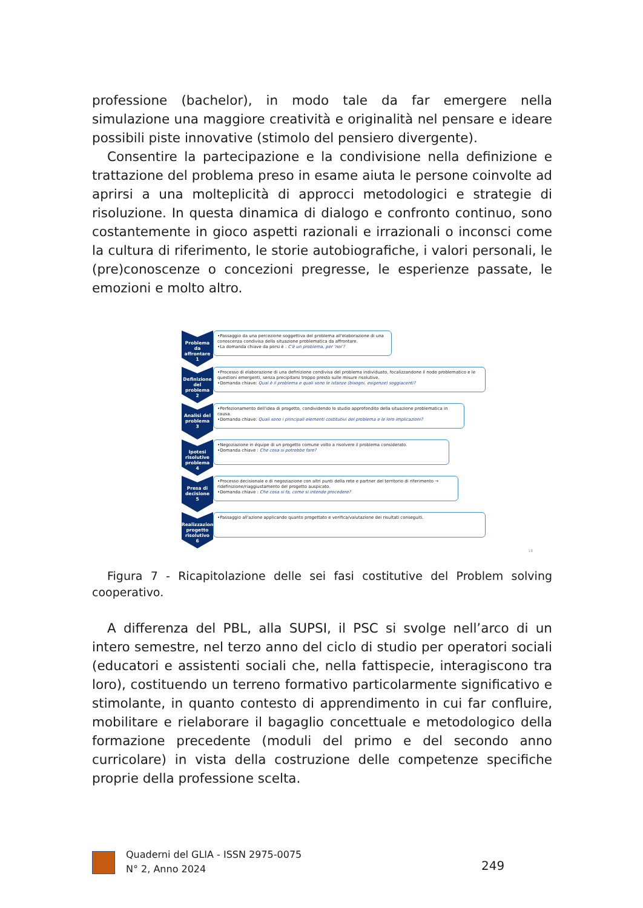professione (bachelor), in modo tale da far emergere nella simulazione una maggiore creatività e originalità nel pensare e ideare possibili piste innovative (stimolo del pensiero divergente).
Consentire la partecipazione e la condivisione nella definizione e trattazione del problema preso in esame aiuta le persone coinvolte ad aprirsi a una molteplicità di approcci metodologici e strategie di risoluzione. In questa dinamica di dialogo e confronto continuo, sono costantemente in gioco aspetti razionali e irrazionali o inconsci come la cultura di riferimento, le storie autobiografiche, i valori personali, le (pre)conoscenze o concezioni pregresse, le esperienze passate, le emozioni e molto altro.
Problema da affrontare
1
•Passaggio da una percezione soggettiva del problema all'elaborazione di una conoscenza condivisa della situazione problematica da affrontare.
•La domanda chiave da porsi è : C'è un problema, per 'noi'?
Definizione del problema
2
•Processo di elaborazione di una definizione condivisa del problema individuato, focalizzandone il nodo problematico e le questioni emergenti, senza precipitarsi troppo presto sulle misure risolutive.
•Domanda chiave: Qual è il problema e quali sono le istanze (bisogni, esigenze) soggiacenti?
Analisi del problema
3
•Perfezionamento dell'idea di progetto, condividendo lo studio approfondito della situazione problematica in causa.
•Domanda chiave: Quali sono i principali elementi costitutivi del problema e le loro implicazioni?
Ipotesi risolutive problema
4
•Negoziazione in équipe di un progetto comune volto a risolvere il problema considerato.
•Domanda chiave : Che cosa si potrebbe fare?
Presa di decisione
5
•Processo decisionale e di negoziazione con altri punti della rete e partner del territorio di riferimento → ridefinizione/riaggiustamento del progetto auspicato.
•Domanda chiave : Che cosa si fa, come si intende procedere?
Realizzazione progetto risolutivo
6
•Passaggio all'azione applicando quanto progettato e verifica/valutazione dei risultati conseguiti.
18
Figura 7 - Ricapitolazione delle sei fasi costitutive del Problem solving cooperativo.
A differenza del PBL, alla SUPSI, il PSC si svolge nell’arco di un intero semestre, nel terzo anno del ciclo di studio per operatori sociali (educatori e assistenti sociali che, nella fattispecie, interagiscono tra loro), costituendo un terreno formativo particolarmente significativo e stimolante, in quanto contesto di apprendimento in cui far confluire, mobilitare e rielaborare il bagaglio concettuale e metodologico della formazione precedente (moduli del primo e del secondo anno curricolare) in vista della costruzione delle competenze specifiche proprie della professione scelta.
Quaderni del GLIA - ISSN 2975-0075
N° 2, Anno 2024
249